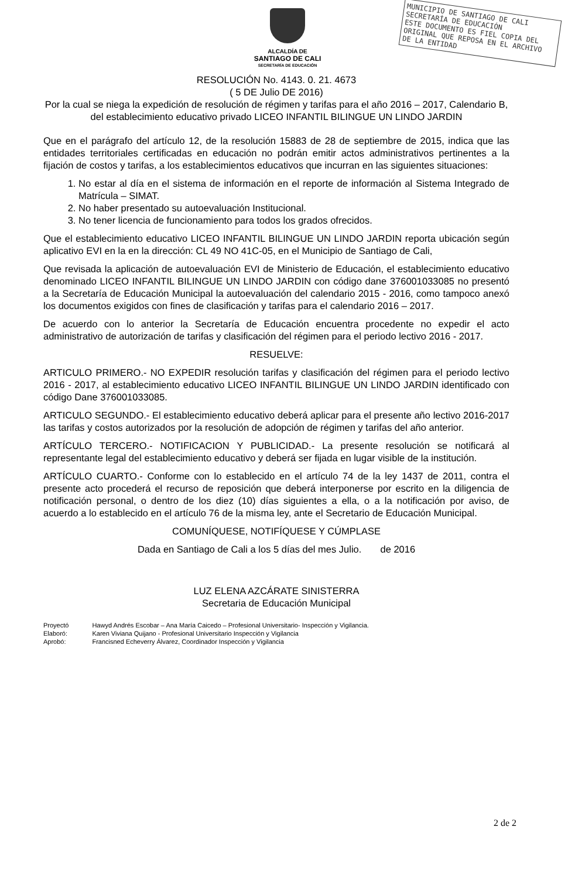MUNICIPIO DE SANTIAGO DE CALI
SECRETARÍA DE EDUCACIÓN
ESTE DOCUMENTO ES FIEL COPIA DEL ORIGINAL QUE REPOSA EN EL ARCHIVO DE LA ENTIDAD
ALCALDÍA DE
SANTIAGO DE CALI
SECRETARÍA DE EDUCACIÓN
RESOLUCIÓN No. 4143. 0. 21. 4673
( 5 DE Julio DE 2016)
Por la cual se niega la expedición de resolución de régimen y tarifas para el año 2016 – 2017, Calendario B, del establecimiento educativo privado LICEO INFANTIL BILINGUE UN LINDO JARDIN
Que en el parágrafo del artículo 12, de la resolución 15883 de 28 de septiembre de 2015, indica que las entidades territoriales certificadas en educación no podrán emitir actos administrativos pertinentes a la fijación de costos y tarifas, a los establecimientos educativos que incurran en las siguientes situaciones:
1. No estar al día en el sistema de información en el reporte de información al Sistema Integrado de Matrícula – SIMAT.
2. No haber presentado su autoevaluación Institucional.
3. No tener licencia de funcionamiento para todos los grados ofrecidos.
Que el establecimiento educativo LICEO INFANTIL BILINGUE UN LINDO JARDIN reporta ubicación según aplicativo EVI en la en la dirección: CL 49 NO 41C-05, en el Municipio de Santiago de Cali,
Que revisada la aplicación de autoevaluación EVI de Ministerio de Educación, el establecimiento educativo denominado LICEO INFANTIL BILINGUE UN LINDO JARDIN con código dane 376001033085 no presentó a la Secretaría de Educación Municipal la autoevaluación del calendario 2015 - 2016, como tampoco anexó los documentos exigidos con fines de clasificación y tarifas para el calendario 2016 – 2017.
De acuerdo con lo anterior la Secretaría de Educación encuentra procedente no expedir el acto administrativo de autorización de tarifas y clasificación del régimen para el periodo lectivo 2016 - 2017.
RESUELVE:
ARTICULO PRIMERO.- NO EXPEDIR resolución tarifas y clasificación del régimen para el periodo lectivo 2016 - 2017, al establecimiento educativo LICEO INFANTIL BILINGUE UN LINDO JARDIN identificado con código Dane 376001033085.
ARTICULO SEGUNDO.- El establecimiento educativo deberá aplicar para el presente año lectivo 2016-2017 las tarifas y costos autorizados por la resolución de adopción de régimen y tarifas del año anterior.
ARTÍCULO TERCERO.- NOTIFICACION Y PUBLICIDAD.- La presente resolución se notificará al representante legal del establecimiento educativo y deberá ser fijada en lugar visible de la institución.
ARTÍCULO CUARTO.- Conforme con lo establecido en el artículo 74 de la ley 1437 de 2011, contra el presente acto procederá el recurso de reposición que deberá interponerse por escrito en la diligencia de notificación personal, o dentro de los diez (10) días siguientes a ella, o a la notificación por aviso, de acuerdo a lo establecido en el artículo 76 de la misma ley, ante el Secretario de Educación Municipal.
COMUNÍQUESE, NOTIFÍQUESE Y CÚMPLASE
Dada en Santiago de Cali a los 5 días del mes Julio. de 2016
LUZ ELENA AZCÁRATE SINISTERRA
Secretaria de Educación Municipal
| Proyectó | Hawyd Andrés Escobar – Ana María Caicedo – Profesional Universitario- Inspección y Vigilancia. |
| Elaboró: | Karen Viviana Quijano - Profesional Universitario Inspección y Vigilancia |
| Aprobó: | Francisned Echeverry Álvarez, Coordinador Inspección y Vigilancia |
2 de 2